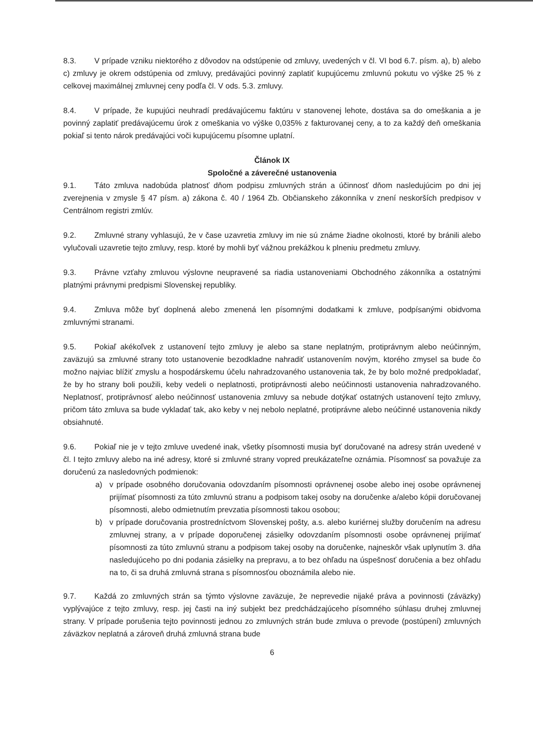8.3. V prípade vzniku niektorého z dôvodov na odstúpenie od zmluvy, uvedených v čl. VI bod 6.7. písm. a), b) alebo c) zmluvy je okrem odstúpenia od zmluvy, predávajúci povinný zaplatiť kupujúcemu zmluvnú pokutu vo výške 25 % z celkovej maximálnej zmluvnej ceny podľa čl. V ods. 5.3. zmluvy.
8.4. V prípade, že kupujúci neuhradí predávajúcemu faktúru v stanovenej lehote, dostáva sa do omeškania a je povinný zaplatiť predávajúcemu úrok z omeškania vo výške 0,035% z fakturovanej ceny, a to za každý deň omeškania pokiaľ si tento nárok predávajúci voči kupujúcemu písomne uplatní.
Článok IX
Spoločné a záverečné ustanovenia
9.1. Táto zmluva nadobúda platnosť dňom podpisu zmluvných strán a účinnosť dňom nasledujúcim po dni jej zverejnenia v zmysle § 47 písm. a) zákona č. 40 / 1964 Zb. Občianskeho zákonníka v znení neskorších predpisov v Centrálnom registri zmlúv.
9.2. Zmluvné strany vyhlasujú, že v čase uzavretia zmluvy im nie sú známe žiadne okolnosti, ktoré by bránili alebo vylučovali uzavretie tejto zmluvy, resp. ktoré by mohli byť vážnou prekážkou k plneniu predmetu zmluvy.
9.3. Právne vzťahy zmluvou výslovne neupravené sa riadia ustanoveniami Obchodného zákonníka a ostatnými platnými právnymi predpismi Slovenskej republiky.
9.4. Zmluva môže byť doplnená alebo zmenená len písomnými dodatkami k zmluve, podpísanými obidvoma zmluvnými stranami.
9.5. Pokiaľ akékoľvek z ustanovení tejto zmluvy je alebo sa stane neplatným, protiprávnym alebo neúčinným, zaväzujú sa zmluvné strany toto ustanovenie bezodkladne nahradiť ustanovením novým, ktorého zmysel sa bude čo možno najviac blížiť zmyslu a hospodárskemu účelu nahradzovaného ustanovenia tak, že by bolo možné predpokladať, že by ho strany boli použili, keby vedeli o neplatnosti, protiprávnosti alebo neúčinnosti ustanovenia nahradzovaného. Neplatnosť, protiprávnosť alebo neúčinnosť ustanovenia zmluvy sa nebude dotýkať ostatných ustanovení tejto zmluvy, pričom táto zmluva sa bude vykladať tak, ako keby v nej nebolo neplatné, protiprávne alebo neúčinné ustanovenia nikdy obsiahnuté.
9.6. Pokiaľ nie je v tejto zmluve uvedené inak, všetky písomnosti musia byť doručované na adresy strán uvedené v čl. I tejto zmluvy alebo na iné adresy, ktoré si zmluvné strany vopred preukázateľne oznámia. Písomnosť sa považuje za doručenú za nasledovných podmienok:
a) v prípade osobného doručovania odovzdaním písomnosti oprávnenej osobe alebo inej osobe oprávnenej prijímať písomnosti za túto zmluvnú stranu a podpisom takej osoby na doručenke a/alebo kópii doručovanej písomnosti, alebo odmietnutím prevzatia písomnosti takou osobou;
b) v prípade doručovania prostredníctvom Slovenskej pošty, a.s. alebo kuriérnej služby doručením na adresu zmluvnej strany, a v prípade doporučenej zásielky odovzdaním písomnosti osobe oprávnenej prijímať písomnosti za túto zmluvnú stranu a podpisom takej osoby na doručenke, najneskôr však uplynutím 3. dňa nasledujúceho po dni podania zásielky na prepravu, a to bez ohľadu na úspešnosť doručenia a bez ohľadu na to, či sa druhá zmluvná strana s písomnosťou oboznámila alebo nie.
9.7. Každá zo zmluvných strán sa týmto výslovne zaväzuje, že neprevedie nijaké práva a povinnosti (záväzky) vyplývajúce z tejto zmluvy, resp. jej časti na iný subjekt bez predchádzajúceho písomného súhlasu druhej zmluvnej strany. V prípade porušenia tejto povinnosti jednou zo zmluvných strán bude zmluva o prevode (postúpení) zmluvných záväzkov neplatná a zároveň druhá zmluvná strana bude
6